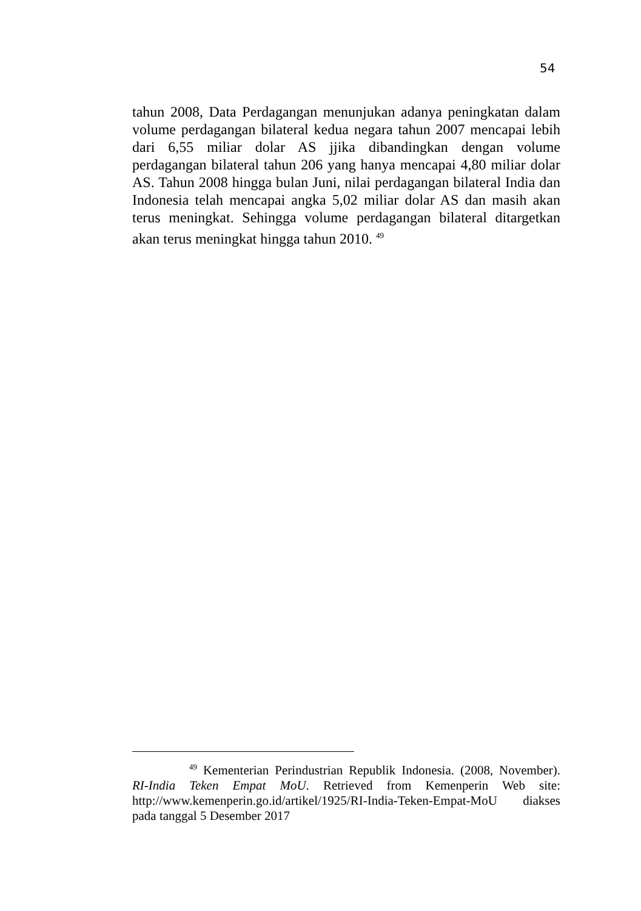54
tahun 2008, Data Perdagangan menunjukan adanya peningkatan dalam volume perdagangan bilateral kedua negara tahun 2007 mencapai lebih dari 6,55 miliar dolar AS jjika dibandingkan dengan volume perdagangan bilateral tahun 206 yang hanya mencapai 4,80 miliar dolar AS. Tahun 2008 hingga bulan Juni, nilai perdagangan bilateral India dan Indonesia telah mencapai angka 5,02 miliar dolar AS dan masih akan terus meningkat. Sehingga volume perdagangan bilateral ditargetkan akan terus meningkat hingga tahun 2010. <sup>49</sup>
<sup>49</sup> Kementerian Perindustrian Republik Indonesia. (2008, November). RI-India Teken Empat MoU. Retrieved from Kemenperin Web site: http://www.kemenperin.go.id/artikel/1925/RI-India-Teken-Empat-MoU diakses pada tanggal 5 Desember 2017